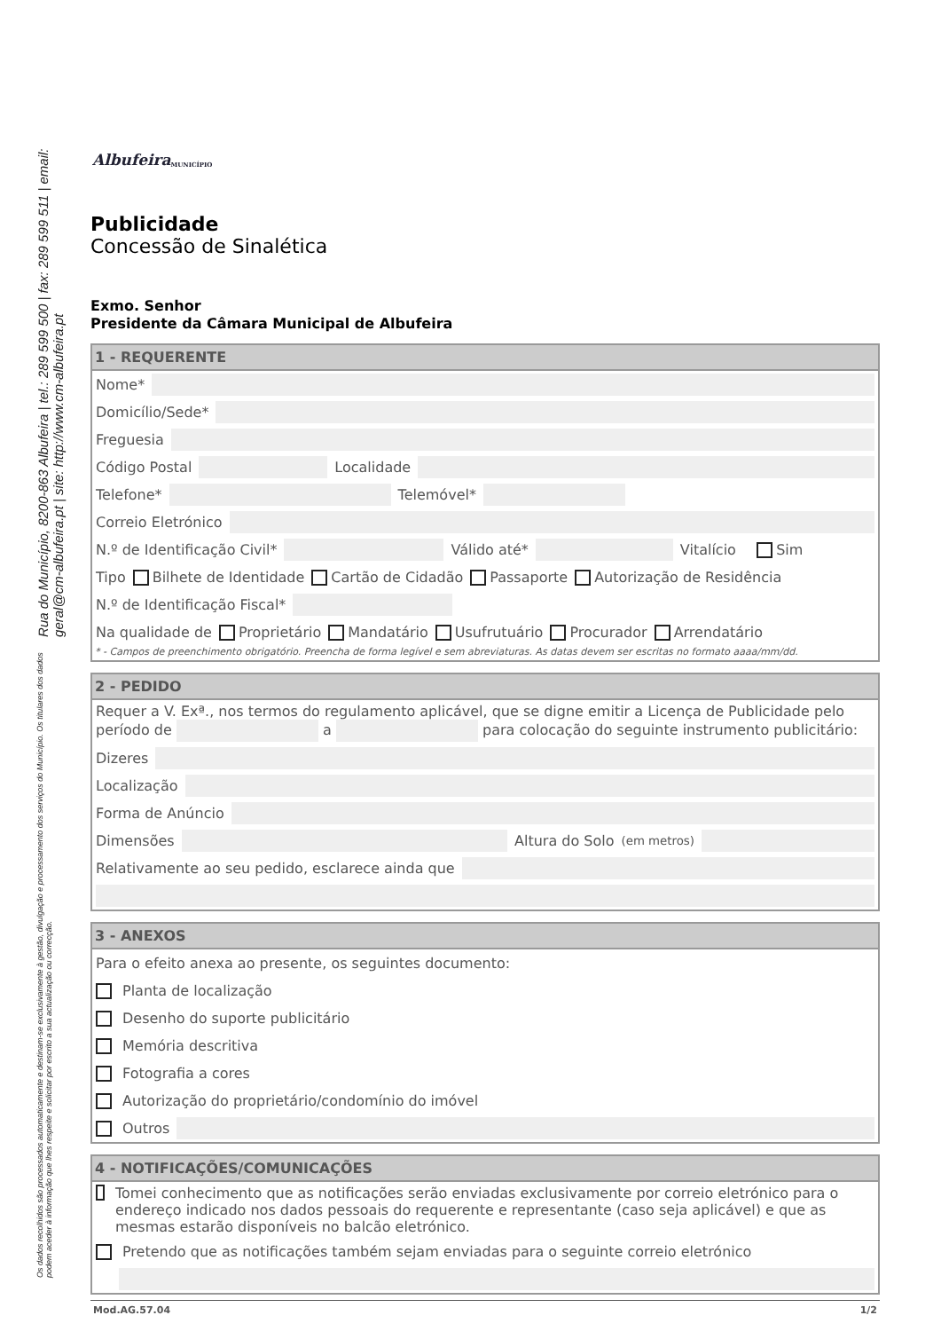Rua do Município, 8200-863 Albufeira | tel.: 289 599 500 | fax: 289 599 511 | email: geral@cm-albufeira.pt | site: http://www.cm-albufeira.pt
Os dados recolhidos são processados automaticamente e destinam-se exclusivamente à gestão, divulgação e processamento dos serviços do Município. Os titulares dos dados podem aceder à informação que lhes respeite e solicitar por escrito a sua actualização ou correcção.
Albufeira MUNICÍPIO
Publicidade
Concessão de Sinalética
Exmo. Senhor
Presidente da Câmara Municipal de Albufeira
1 - REQUERENTE
Nome*
Domicílio/Sede*
Freguesia
Código Postal Localidade
Telefone* Telemóvel*
Correio Eletrónico
N.º de Identificação Civil* Válido até* Vitalício Sim
Tipo Bilhete de Identidade Cartão de Cidadão Passaporte Autorização de Residência
N.º de Identificação Fiscal*
Na qualidade de Proprietário Mandatário Usufrutuário Procurador Arrendatário
* - Campos de preenchimento obrigatório. Preencha de forma legível e sem abreviaturas. As datas devem ser escritas no formato aaaa/mm/dd.
2 - PEDIDO
Requer a V. Exª., nos termos do regulamento aplicável, que se digne emitir a Licença de Publicidade pelo período de a para colocação do seguinte instrumento publicitário:
Dizeres
Localização
Forma de Anúncio
Dimensões Altura do Solo (em metros)
Relativamente ao seu pedido, esclarece ainda que
3 - ANEXOS
Para o efeito anexa ao presente, os seguintes documento:
Planta de localização
Desenho do suporte publicitário
Memória descritiva
Fotografia a cores
Autorização do proprietário/condomínio do imóvel
Outros
4 - NOTIFICAÇÕES/COMUNICAÇÕES
Tomei conhecimento que as notificações serão enviadas exclusivamente por correio eletrónico para o endereço indicado nos dados pessoais do requerente e representante (caso seja aplicável) e que as mesmas estarão disponíveis no balcão eletrónico.
Pretendo que as notificações também sejam enviadas para o seguinte correio eletrónico
Mod.AG.57.04 1/2